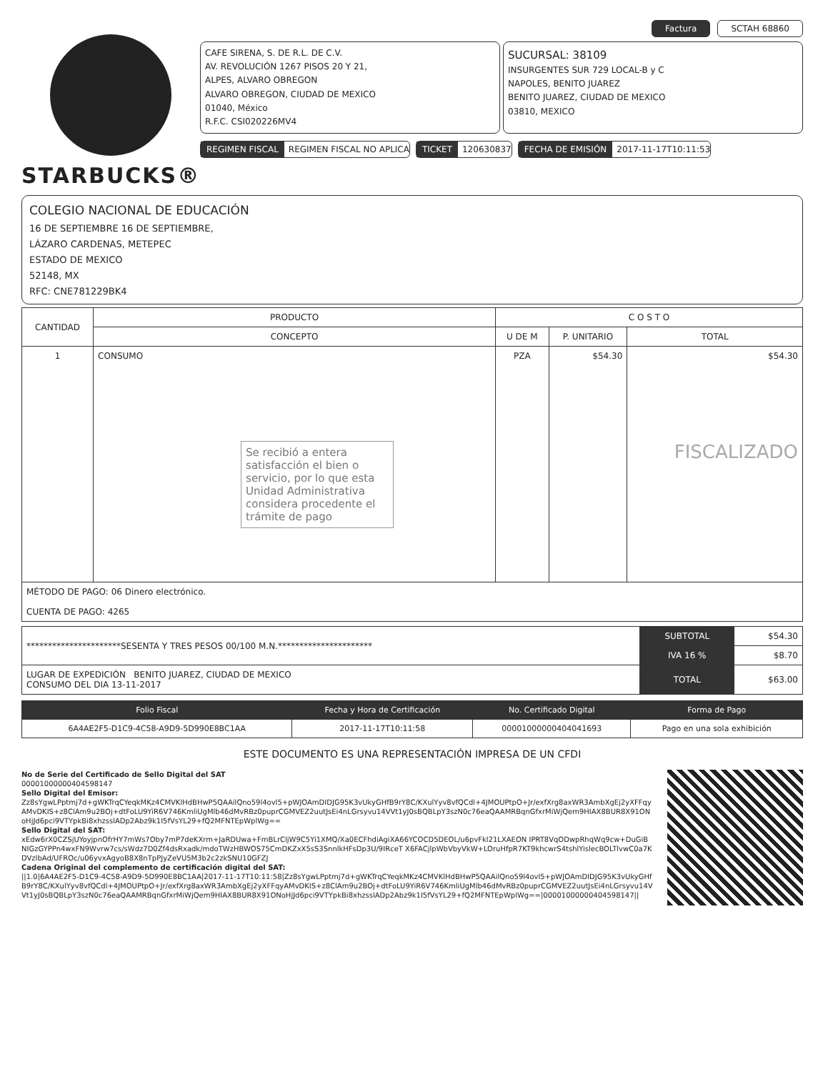STARBUCKS®
Factura SCTAH 68860
CAFE SIRENA, S. DE R.L. DE C.V.
AV. REVOLUCIÓN 1267 PISOS 20 Y 21,
ALPES, ALVARO OBREGON
ALVARO OBREGON, CIUDAD DE MEXICO
01040, México
R.F.C. CSI020226MV4
SUCURSAL: 38109
INSURGENTES SUR 729 LOCAL-B y C
NAPOLES, BENITO JUAREZ
BENITO JUAREZ, CIUDAD DE MEXICO
03810, MEXICO
REGIMEN FISCAL REGIMEN FISCAL NO APLICA
TICKET 120630837
FECHA DE EMISIÓN 2017-11-17T10:11:53
COLEGIO NACIONAL DE EDUCACIÓN
16 DE SEPTIEMBRE 16 DE SEPTIEMBRE,
LÁZARO CARDENAS, METEPEC
ESTADO DE MEXICO
52148, MX
RFC: CNE781229BK4
| CANTIDAD | PRODUCTO | C O S T O | | |
| --- | --- | --- | --- | --- |
| | CONCEPTO | U DE M | P. UNITARIO | TOTAL |
| 1 | CONSUMO Se recibió a entera satisfacción el bien o servicio, por lo que esta Unidad Administrativa considera procedente el trámite de pago | PZA | $54.30 | $54.30 FISCALIZADO |
| MÉTODO DE PAGO: 06 Dinero electrónico. CUENTA DE PAGO: 4265 | | | | |
| **********************SESENTA Y TRES PESOS 00/100 M.N.********************** | SUBTOTAL | $54.30 |
| | IVA 16 % | $8.70 |
| LUGAR DE EXPEDICIÓN BENITO JUAREZ, CIUDAD DE MEXICO CONSUMO DEL DIA 13-11-2017 | TOTAL | $63.00 |
| Folio Fiscal | Fecha y Hora de Certificación | No. Certificado Digital | Forma de Pago |
| --- | --- | --- | --- |
| 6A4AE2F5-D1C9-4C58-A9D9-5D990E8BC1AA | 2017-11-17T10:11:58 | 00001000000404041693 | Pago en una sola exhibición |
ESTE DOCUMENTO ES UNA REPRESENTACIÓN IMPRESA DE UN CFDI
No de Serie del Certificado de Sello Digital del SAT
00001000000404598147
Sello Digital del Emisor:
Zz8sYgwLPptmj7d+gWKTrqCYeqkMKz4CMVKlHdBHwP5QAAilQno59l4ovl5+pWJOAmDIDJG95K3vUkyGHfB9rY8C/KXulYyv8vfQCdl+4JMOUPtpO+Jr/exfXrg8axWR3AmbXgEj2yXFFqyAMvDKIS+z8ClAm9u2BOj+dtFoLU9YiR6V746KmliUgMlb46dMvRBz0puprCGMVEZ2uutJsEi4nLGrsyvu14VVt1yJ0sBQBLpY3szN0c76eaQAAMRBqnGfxrMiWjQem9HIAX8BUR8X91ONoHjJd6pci9VTYpkBi8xhzsslADp2Abz9k1I5fVsYL29+fQ2MFNTEpWplWg==
Sello Digital del SAT:
xEdw6rX0CZSjUYoyjpnOfrHY7mWs7Oby7mP7deKXrm+JaRDUwa+FmBLrCljW9C5Yi1XMQ/Xa0ECFhdiAgiXA66YCOCD5DEOL/u6pvFkl21LXAEON IPRT8VqODwpRhqWq9cw+DuGiBNIGzGYPPn4wxFN9Wvrw7cs/sWdz7D0Zf4dsRxadk/mdoTWzHBWOS75CmDKZxX5sS3SnnlkHFsDp3U/9IRceT X6FACjlpWbVbyVkW+LOruHfpR7KT9khcwrS4tshlYislecBOLTlvwC0a7KDVzlbAd/UFROc/u06yvxAgyoB8X8nTpPJyZeVU5M3b2c2zkSNU10GFZJ
Cadena Original del complemento de certificación digital del SAT:
||1.0|6A4AE2F5-D1C9-4C58-A9D9-5D990E8BC1AA|2017-11-17T10:11:58|Zz8sYgwLPptmj7d+gWKTrqCYeqkMKz4CMVKlHdBHwP5QAAilQno59l4ovl5+pWJOAmDIDJG95K3vUkyGHfB9rY8C/KXulYyv8vfQCdl+4JMOUPtpO+Jr/exfXrg8axWR3AmbXgEj2yXFFqyAMvDKIS+z8ClAm9u2BOj+dtFoLU9YiR6V746KmliUgMlb46dMvRBz0puprCGMVEZ2uutJsEi4nLGrsyvu14VVt1yJ0sBQBLpY3szN0c76eaQAAMRBqnGfxrMiWjQem9HIAX8BUR8X91ONoHjJd6pci9VTYpkBi8xhzsslADp2Abz9k1I5fVsYL29+fQ2MFNTEpWplWg==|00001000000404598147||